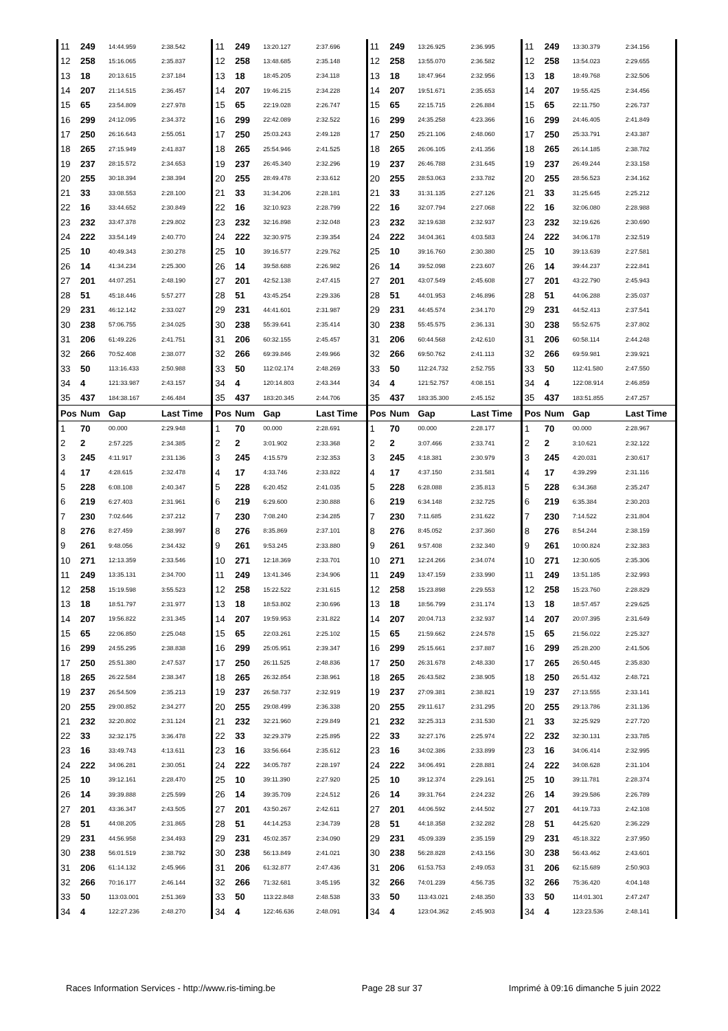| 11 | 249 | 14:44.959 | 2:38.542 | 11 | 249 | 13:20.127 | 2:37.696 | 11 | 249 | 13:26.925 | 2:36.995 | 11 | 249 | 13:30.379 | 2:34.156 |
| 12 | 258 | 15:16.065 | 2:35.837 | 12 | 258 | 13:48.685 | 2:35.148 | 12 | 258 | 13:55.070 | 2:36.582 | 12 | 258 | 13:54.023 | 2:29.655 |
| 13 | 18 | 20:13.615 | 2:37.184 | 13 | 18 | 18:45.205 | 2:34.118 | 13 | 18 | 18:47.964 | 2:32.956 | 13 | 18 | 18:49.768 | 2:32.506 |
| 14 | 207 | 21:14.515 | 2:36.457 | 14 | 207 | 19:46.215 | 2:34.228 | 14 | 207 | 19:51.671 | 2:35.653 | 14 | 207 | 19:55.425 | 2:34.456 |
| 15 | 65 | 23:54.809 | 2:27.978 | 15 | 65 | 22:19.028 | 2:26.747 | 15 | 65 | 22:15.715 | 2:26.884 | 15 | 65 | 22:11.750 | 2:26.737 |
| 16 | 299 | 24:12.095 | 2:34.372 | 16 | 299 | 22:42.089 | 2:32.522 | 16 | 299 | 24:35.258 | 4:23.366 | 16 | 299 | 24:46.405 | 2:41.849 |
| 17 | 250 | 26:16.643 | 2:55.051 | 17 | 250 | 25:03.243 | 2:49.128 | 17 | 250 | 25:21.106 | 2:48.060 | 17 | 250 | 25:33.791 | 2:43.387 |
| 18 | 265 | 27:15.949 | 2:41.837 | 18 | 265 | 25:54.946 | 2:41.525 | 18 | 265 | 26:06.105 | 2:41.356 | 18 | 265 | 26:14.185 | 2:38.782 |
| 19 | 237 | 28:15.572 | 2:34.653 | 19 | 237 | 26:45.340 | 2:32.296 | 19 | 237 | 26:46.788 | 2:31.645 | 19 | 237 | 26:49.244 | 2:33.158 |
| 20 | 255 | 30:18.394 | 2:38.394 | 20 | 255 | 28:49.478 | 2:33.612 | 20 | 255 | 28:53.063 | 2:33.782 | 20 | 255 | 28:56.523 | 2:34.162 |
| 21 | 33 | 33:08.553 | 2:28.100 | 21 | 33 | 31:34.206 | 2:28.181 | 21 | 33 | 31:31.135 | 2:27.126 | 21 | 33 | 31:25.645 | 2:25.212 |
| 22 | 16 | 33:44.652 | 2:30.849 | 22 | 16 | 32:10.923 | 2:28.799 | 22 | 16 | 32:07.794 | 2:27.068 | 22 | 16 | 32:06.080 | 2:28.988 |
| 23 | 232 | 33:47.378 | 2:29.802 | 23 | 232 | 32:16.898 | 2:32.048 | 23 | 232 | 32:19.638 | 2:32.937 | 23 | 232 | 32:19.626 | 2:30.690 |
| 24 | 222 | 33:54.149 | 2:40.770 | 24 | 222 | 32:30.975 | 2:39.354 | 24 | 222 | 34:04.361 | 4:03.583 | 24 | 222 | 34:06.178 | 2:32.519 |
| 25 | 10 | 40:49.343 | 2:30.278 | 25 | 10 | 39:16.577 | 2:29.762 | 25 | 10 | 39:16.760 | 2:30.380 | 25 | 10 | 39:13.639 | 2:27.581 |
| 26 | 14 | 41:34.234 | 2:25.300 | 26 | 14 | 39:58.688 | 2:26.982 | 26 | 14 | 39:52.098 | 2:23.607 | 26 | 14 | 39:44.237 | 2:22.841 |
| 27 | 201 | 44:07.251 | 2:48.190 | 27 | 201 | 42:52.138 | 2:47.415 | 27 | 201 | 43:07.549 | 2:45.608 | 27 | 201 | 43:22.790 | 2:45.943 |
| 28 | 51 | 45:18.446 | 5:57.277 | 28 | 51 | 43:45.254 | 2:29.336 | 28 | 51 | 44:01.953 | 2:46.896 | 28 | 51 | 44:06.288 | 2:35.037 |
| 29 | 231 | 46:12.142 | 2:33.027 | 29 | 231 | 44:41.601 | 2:31.987 | 29 | 231 | 44:45.574 | 2:34.170 | 29 | 231 | 44:52.413 | 2:37.541 |
| 30 | 238 | 57:06.755 | 2:34.025 | 30 | 238 | 55:39.641 | 2:35.414 | 30 | 238 | 55:45.575 | 2:36.131 | 30 | 238 | 55:52.675 | 2:37.802 |
| 31 | 206 | 61:49.226 | 2:41.751 | 31 | 206 | 60:32.155 | 2:45.457 | 31 | 206 | 60:44.568 | 2:42.610 | 31 | 206 | 60:58.114 | 2:44.248 |
| 32 | 266 | 70:52.408 | 2:38.077 | 32 | 266 | 69:39.846 | 2:49.966 | 32 | 266 | 69:50.762 | 2:41.113 | 32 | 266 | 69:59.981 | 2:39.921 |
| 33 | 50 | 113:16.433 | 2:50.988 | 33 | 50 | 112:02.174 | 2:48.269 | 33 | 50 | 112:24.732 | 2:52.755 | 33 | 50 | 112:41.580 | 2:47.550 |
| 34 | 4 | 121:33.987 | 2:43.157 | 34 | 4 | 120:14.803 | 2:43.344 | 34 | 4 | 121:52.757 | 4:08.151 | 34 | 4 | 122:08.914 | 2:46.859 |
| 35 | 437 | 184:38.167 | 2:46.484 | 35 | 437 | 183:20.345 | 2:44.706 | 35 | 437 | 183:35.300 | 2:45.152 | 35 | 437 | 183:51.855 | 2:47.257 |
| Pos | Num | Gap | Last Time | Pos | Num | Gap | Last Time | Pos | Num | Gap | Last Time | Pos | Num | Gap | Last Time |
| 1 | 70 | 00.000 | 2:29.948 | 1 | 70 | 00.000 | 2:28.691 | 1 | 70 | 00.000 | 2:28.177 | 1 | 70 | 00.000 | 2:28.967 |
| 2 | 2 | 2:57.225 | 2:34.385 | 2 | 2 | 3:01.902 | 2:33.368 | 2 | 2 | 3:07.466 | 2:33.741 | 2 | 2 | 3:10.621 | 2:32.122 |
| 3 | 245 | 4:11.917 | 2:31.136 | 3 | 245 | 4:15.579 | 2:32.353 | 3 | 245 | 4:18.381 | 2:30.979 | 3 | 245 | 4:20.031 | 2:30.617 |
| 4 | 17 | 4:28.615 | 2:32.478 | 4 | 17 | 4:33.746 | 2:33.822 | 4 | 17 | 4:37.150 | 2:31.581 | 4 | 17 | 4:39.299 | 2:31.116 |
| 5 | 228 | 6:08.108 | 2:40.347 | 5 | 228 | 6:20.452 | 2:41.035 | 5 | 228 | 6:28.088 | 2:35.813 | 5 | 228 | 6:34.368 | 2:35.247 |
| 6 | 219 | 6:27.403 | 2:31.961 | 6 | 219 | 6:29.600 | 2:30.888 | 6 | 219 | 6:34.148 | 2:32.725 | 6 | 219 | 6:35.384 | 2:30.203 |
| 7 | 230 | 7:02.646 | 2:37.212 | 7 | 230 | 7:08.240 | 2:34.285 | 7 | 230 | 7:11.685 | 2:31.622 | 7 | 230 | 7:14.522 | 2:31.804 |
| 8 | 276 | 8:27.459 | 2:38.997 | 8 | 276 | 8:35.869 | 2:37.101 | 8 | 276 | 8:45.052 | 2:37.360 | 8 | 276 | 8:54.244 | 2:38.159 |
| 9 | 261 | 9:48.056 | 2:34.432 | 9 | 261 | 9:53.245 | 2:33.880 | 9 | 261 | 9:57.408 | 2:32.340 | 9 | 261 | 10:00.824 | 2:32.383 |
| 10 | 271 | 12:13.359 | 2:33.546 | 10 | 271 | 12:18.369 | 2:33.701 | 10 | 271 | 12:24.266 | 2:34.074 | 10 | 271 | 12:30.605 | 2:35.306 |
| 11 | 249 | 13:35.131 | 2:34.700 | 11 | 249 | 13:41.346 | 2:34.906 | 11 | 249 | 13:47.159 | 2:33.990 | 11 | 249 | 13:51.185 | 2:32.993 |
| 12 | 258 | 15:19.598 | 3:55.523 | 12 | 258 | 15:22.522 | 2:31.615 | 12 | 258 | 15:23.898 | 2:29.553 | 12 | 258 | 15:23.760 | 2:28.829 |
| 13 | 18 | 18:51.797 | 2:31.977 | 13 | 18 | 18:53.802 | 2:30.696 | 13 | 18 | 18:56.799 | 2:31.174 | 13 | 18 | 18:57.457 | 2:29.625 |
| 14 | 207 | 19:56.822 | 2:31.345 | 14 | 207 | 19:59.953 | 2:31.822 | 14 | 207 | 20:04.713 | 2:32.937 | 14 | 207 | 20:07.395 | 2:31.649 |
| 15 | 65 | 22:06.850 | 2:25.048 | 15 | 65 | 22:03.261 | 2:25.102 | 15 | 65 | 21:59.662 | 2:24.578 | 15 | 65 | 21:56.022 | 2:25.327 |
| 16 | 299 | 24:55.295 | 2:38.838 | 16 | 299 | 25:05.951 | 2:39.347 | 16 | 299 | 25:15.661 | 2:37.887 | 16 | 299 | 25:28.200 | 2:41.506 |
| 17 | 250 | 25:51.380 | 2:47.537 | 17 | 250 | 26:11.525 | 2:48.836 | 17 | 250 | 26:31.678 | 2:48.330 | 17 | 265 | 26:50.445 | 2:35.830 |
| 18 | 265 | 26:22.584 | 2:38.347 | 18 | 265 | 26:32.854 | 2:38.961 | 18 | 265 | 26:43.582 | 2:38.905 | 18 | 250 | 26:51.432 | 2:48.721 |
| 19 | 237 | 26:54.509 | 2:35.213 | 19 | 237 | 26:58.737 | 2:32.919 | 19 | 237 | 27:09.381 | 2:38.821 | 19 | 237 | 27:13.555 | 2:33.141 |
| 20 | 255 | 29:00.852 | 2:34.277 | 20 | 255 | 29:08.499 | 2:36.338 | 20 | 255 | 29:11.617 | 2:31.295 | 20 | 255 | 29:13.786 | 2:31.136 |
| 21 | 232 | 32:20.802 | 2:31.124 | 21 | 232 | 32:21.960 | 2:29.849 | 21 | 232 | 32:25.313 | 2:31.530 | 21 | 33 | 32:25.929 | 2:27.720 |
| 22 | 33 | 32:32.175 | 3:36.478 | 22 | 33 | 32:29.379 | 2:25.895 | 22 | 33 | 32:27.176 | 2:25.974 | 22 | 232 | 32:30.131 | 2:33.785 |
| 23 | 16 | 33:49.743 | 4:13.611 | 23 | 16 | 33:56.664 | 2:35.612 | 23 | 16 | 34:02.386 | 2:33.899 | 23 | 16 | 34:06.414 | 2:32.995 |
| 24 | 222 | 34:06.281 | 2:30.051 | 24 | 222 | 34:05.787 | 2:28.197 | 24 | 222 | 34:06.491 | 2:28.881 | 24 | 222 | 34:08.628 | 2:31.104 |
| 25 | 10 | 39:12.161 | 2:28.470 | 25 | 10 | 39:11.390 | 2:27.920 | 25 | 10 | 39:12.374 | 2:29.161 | 25 | 10 | 39:11.781 | 2:28.374 |
| 26 | 14 | 39:39.888 | 2:25.599 | 26 | 14 | 39:35.709 | 2:24.512 | 26 | 14 | 39:31.764 | 2:24.232 | 26 | 14 | 39:29.586 | 2:26.789 |
| 27 | 201 | 43:36.347 | 2:43.505 | 27 | 201 | 43:50.267 | 2:42.611 | 27 | 201 | 44:06.592 | 2:44.502 | 27 | 201 | 44:19.733 | 2:42.108 |
| 28 | 51 | 44:08.205 | 2:31.865 | 28 | 51 | 44:14.253 | 2:34.739 | 28 | 51 | 44:18.358 | 2:32.282 | 28 | 51 | 44:25.620 | 2:36.229 |
| 29 | 231 | 44:56.958 | 2:34.493 | 29 | 231 | 45:02.357 | 2:34.090 | 29 | 231 | 45:09.339 | 2:35.159 | 29 | 231 | 45:18.322 | 2:37.950 |
| 30 | 238 | 56:01.519 | 2:38.792 | 30 | 238 | 56:13.849 | 2:41.021 | 30 | 238 | 56:28.828 | 2:43.156 | 30 | 238 | 56:43.462 | 2:43.601 |
| 31 | 206 | 61:14.132 | 2:45.966 | 31 | 206 | 61:32.877 | 2:47.436 | 31 | 206 | 61:53.753 | 2:49.053 | 31 | 206 | 62:15.689 | 2:50.903 |
| 32 | 266 | 70:16.177 | 2:46.144 | 32 | 266 | 71:32.681 | 3:45.195 | 32 | 266 | 74:01.239 | 4:56.735 | 32 | 266 | 75:36.420 | 4:04.148 |
| 33 | 50 | 113:03.001 | 2:51.369 | 33 | 50 | 113:22.848 | 2:48.538 | 33 | 50 | 113:43.021 | 2:48.350 | 33 | 50 | 114:01.301 | 2:47.247 |
| 34 | 4 | 122:27.236 | 2:48.270 | 34 | 4 | 122:46.636 | 2:48.091 | 34 | 4 | 123:04.362 | 2:45.903 | 34 | 4 | 123:23.536 | 2:48.141 |
Races Information Services - http://www.ris-timing.be Page 28 sur 37 Imprimé à 09:16 dimanche 5 juin 2022